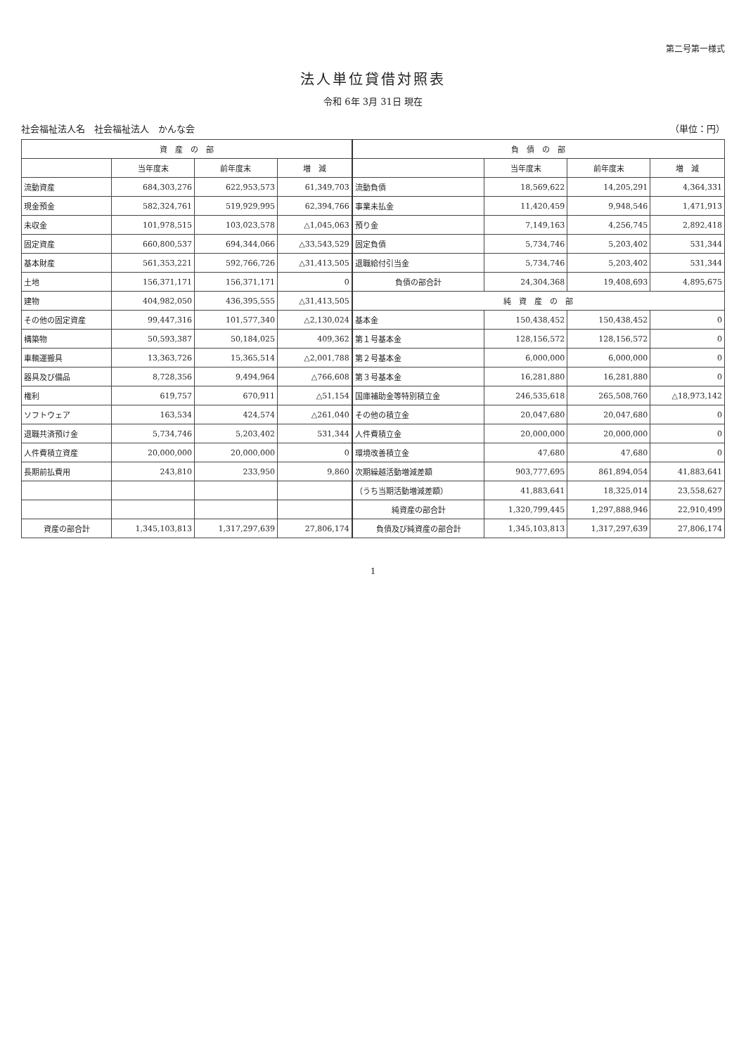第二号第一様式
法人単位貸借対照表
令和 6年 3月 31日 現在
社会福祉法人名　社会福祉法人　かんな会 （単位：円）
| 資 産 の 部 | | | | 負 債 の 部 | | | |
| --- | --- | --- | --- | --- | --- | --- | --- |
| | 当年度末 | 前年度末 | 増 減 | | 当年度末 | 前年度末 | 増 減 |
| 流動資産 | 684,303,276 | 622,953,573 | 61,349,703 | 流動負債 | 18,569,622 | 14,205,291 | 4,364,331 |
| 現金預金 | 582,324,761 | 519,929,995 | 62,394,766 | 事業未払金 | 11,420,459 | 9,948,546 | 1,471,913 |
| 未収金 | 101,978,515 | 103,023,578 | △1,045,063 | 預り金 | 7,149,163 | 4,256,745 | 2,892,418 |
| 固定資産 | 660,800,537 | 694,344,066 | △33,543,529 | 固定負債 | 5,734,746 | 5,203,402 | 531,344 |
| 基本財産 | 561,353,221 | 592,766,726 | △31,413,505 | 退職給付引当金 | 5,734,746 | 5,203,402 | 531,344 |
| 土地 | 156,371,171 | 156,371,171 | 0 | 負債の部合計 | 24,304,368 | 19,408,693 | 4,895,675 |
| 建物 | 404,982,050 | 436,395,555 | △31,413,505 | 純 資 産 の 部 | | | |
| その他の固定資産 | 99,447,316 | 101,577,340 | △2,130,024 | 基本金 | 150,438,452 | 150,438,452 | 0 |
| 構築物 | 50,593,387 | 50,184,025 | 409,362 | 第１号基本金 | 128,156,572 | 128,156,572 | 0 |
| 車輌運搬具 | 13,363,726 | 15,365,514 | △2,001,788 | 第２号基本金 | 6,000,000 | 6,000,000 | 0 |
| 器具及び備品 | 8,728,356 | 9,494,964 | △766,608 | 第３号基本金 | 16,281,880 | 16,281,880 | 0 |
| 権利 | 619,757 | 670,911 | △51,154 | 国庫補助金等特別積立金 | 246,535,618 | 265,508,760 | △18,973,142 |
| ソフトウェア | 163,534 | 424,574 | △261,040 | その他の積立金 | 20,047,680 | 20,047,680 | 0 |
| 退職共済預け金 | 5,734,746 | 5,203,402 | 531,344 | 人件費積立金 | 20,000,000 | 20,000,000 | 0 |
| 人件費積立資産 | 20,000,000 | 20,000,000 | 0 | 環境改善積立金 | 47,680 | 47,680 | 0 |
| 長期前払費用 | 243,810 | 233,950 | 9,860 | 次期繰越活動増減差額 | 903,777,695 | 861,894,054 | 41,883,641 |
| | | | | （うち当期活動増減差額） | 41,883,641 | 18,325,014 | 23,558,627 |
| | | | | 純資産の部合計 | 1,320,799,445 | 1,297,888,946 | 22,910,499 |
| 資産の部合計 | 1,345,103,813 | 1,317,297,639 | 27,806,174 | 負債及び純資産の部合計 | 1,345,103,813 | 1,317,297,639 | 27,806,174 |
1